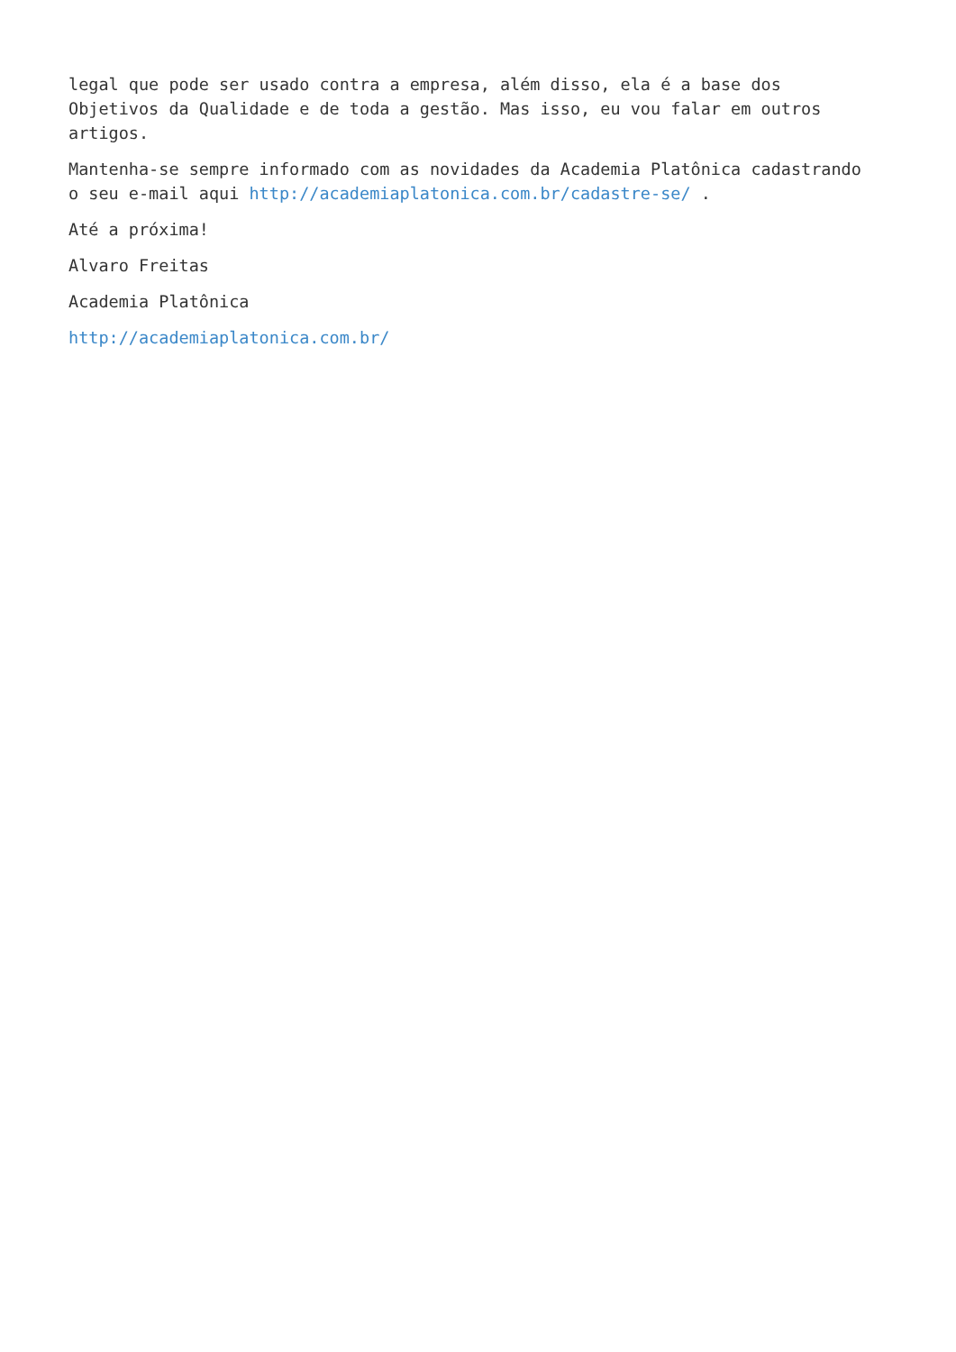legal que pode ser usado contra a empresa, além disso, ela é a base dos
Objetivos da Qualidade e de toda a gestão. Mas isso, eu vou falar em outros
artigos.
Mantenha-se sempre informado com as novidades da Academia Platônica cadastrando
o seu e-mail aqui http://academiaplatonica.com.br/cadastre-se/ .
Até a próxima!
Alvaro Freitas
Academia Platônica
http://academiaplatonica.com.br/